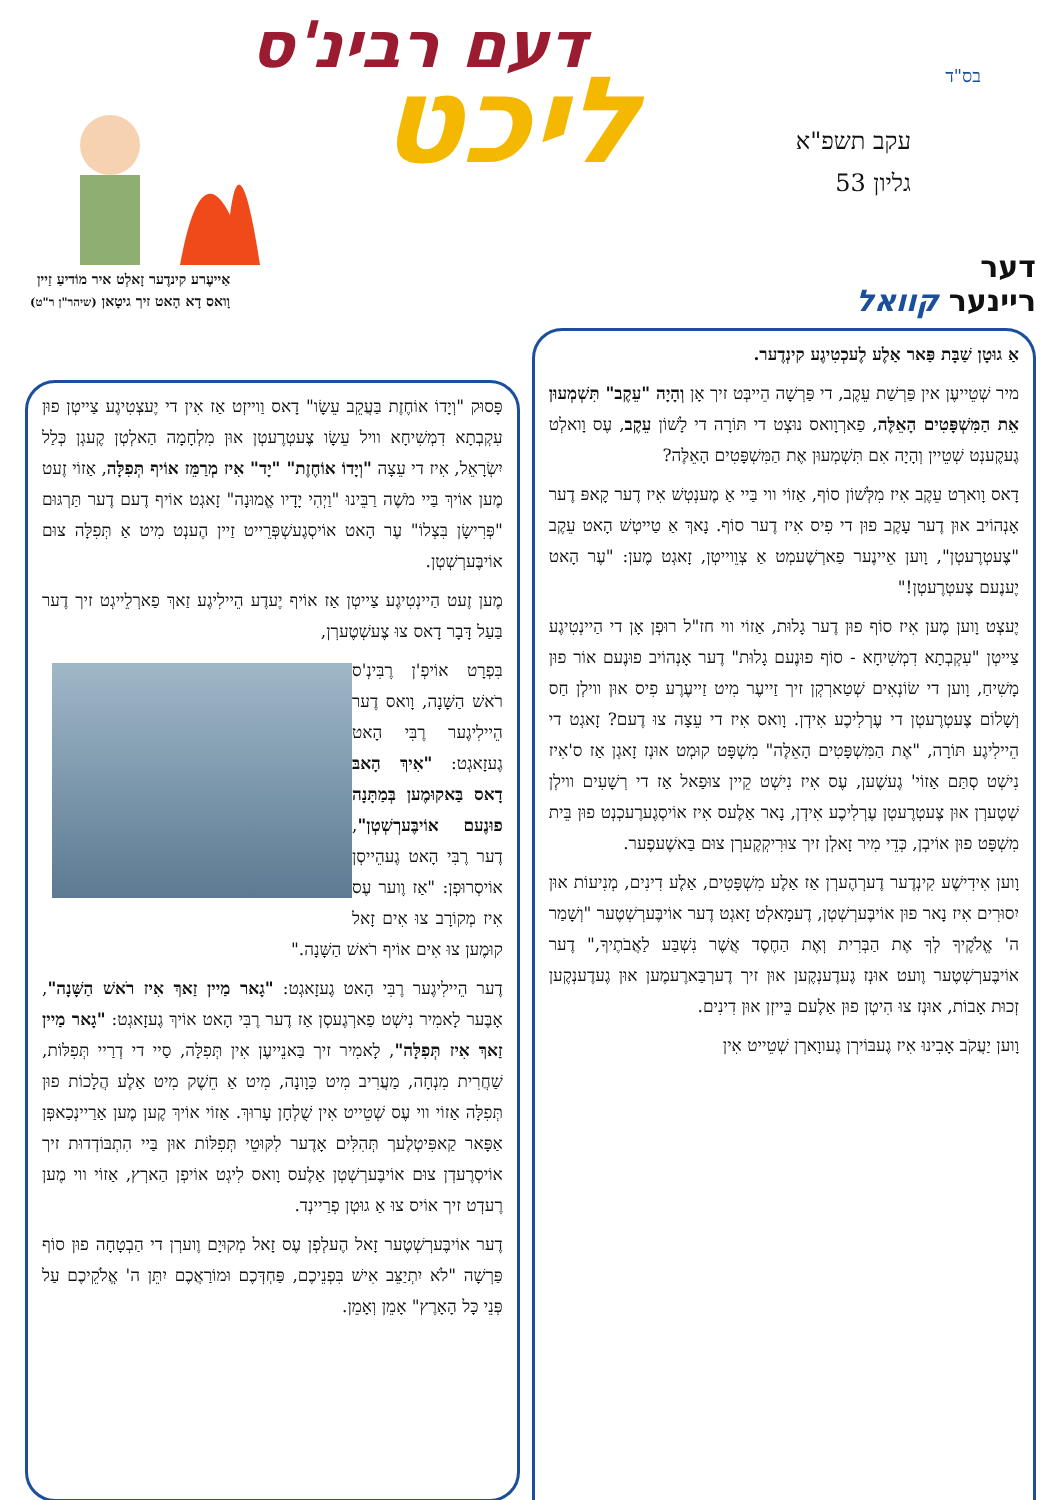בס"ד
עקב תשפ"א
גליון 53
דעם רבינ'ס
ליכט
אַייעֶרע קינדֶער זָאלְט איר מוֹדיעַ זַיין
וָואס דָא הָאט זיך גיטָאן (שיהר"ן ר"ט)
דער
ריינער קוואל
אַ גוּטָן שַׁבָּת פַּאר אַלֶע לֶעכְטִיגֶע קינְדֶער.
מיר שְׁטֵייעֶן אין פַּרְשַׁת עֵקֶב, די פַּרְשָׁה הֵייבְּט זיך אָן וְהָיָה "עֵקֶב" תִּשְׁמְעוּן אֵת הַמִּשְׁפָּטִים הָאֵלֶּה, פַארְוָואס נוּצְט די תּוֹרָה די לָשׁוֹן עֵקֶב, עֶס וָואלְט גֶעקֶענְט שְׁטֵיין וְהָיָה אִם תִּשְׁמְעוּן אֶת הַמִּשְׁפָּטִים הָאֵלֶּה?
דָאס וָוארְט עֵקֶב אִיז מִלְּשׁוֹן סוֹף, אַזוֹי ווי בַּיי אַ מֶענְטְשׁ אִיז דֶער קָאפּ דֶער אָנְהוֹיב אוּן דֶער עָקֶב פוּן די פִיס אִיז דֶער סוֹף. נָאךְ אַ טַייטְשׁ הָאט עֵקֶב "צֶעטְרֶעטְן", וָוען אֵיינֶער פַארְשֶׁעמְט אַ צְוֵוייטְן, זָאגְט מֶען: "עֶר הָאט יֶענֶעם צֶעטְרֶעטְן!"
יֶעצְט וָוען מֶען אִיז סוֹף פוּן דֶער גָלוּת, אַזוֹי ווי חז"ל רוּפְן אָן די הַיינְטִיגֶע צַייטְן "עִקְבְתָא דִמְשִׁיחָא - סוֹף פוּנֶעם גָלוּת" דֶער אָנְהוֹיב פוּנֶעם אוֹר פוּן מָשִׁיחַ, וָוען די שׂוֹנְאִים שְׁטַארְקְן זיך זַייעֶר מִיט זַייעֶרֶע פִיס אוּן ווילְן חַס וְשָׁלוֹם צֶעטְרֶעטְן די עֶרְלִיכֶע אִידְן. וָואס אִיז די עֵצָה צוּ דֶעם? זָאגְט די הֵיילִיגֶע תּוֹרָה, "אֶת הַמִּשְׁפָּטִים הָאֵלֶּה" מִשְׁפָּט קוּמְט אוּנְז זָאגְן אַז ס'אִיז נִישְׁט סְתַּם אַזוֹי' גֶעשֶׁען, עֶס אִיז נִישְׁט קֵיין צוּפַאל אַז די רְשָׁעִים ווילְן שְׁטֶערְן אוּן צֶעטְרֶעטְן עֶרְלִיכֶע אִידְן, נָאר אַלֶעס אִיז אוֹיסְגֶערֶעכְנְט פוּן בֵּית מִשְׁפָּט פוּן אוֹיבְן, כְּדֵי מִיר זָאלְן זיך צוּרִיקְקֶערְן צוּם בַּאשֶׁעפֶער.
וָוען אִידִישֶׁע קִינְדֶער דֶערְהֶערְן אַז אַלֶע מִשְׁפָּטִים, אַלֶע דִינִים, מְנִיעוֹת אוּן יִסוּרִים אִיז נָאר פוּן אוֹיבֶּערְשְׁטְן, דֶעמָאלְט זָאגְט דֶער אוֹיבֶּערְשְׁטֶער "וְשָׁמַר ה' אֱלֹקֶיךָ לְךָ אֶת הַבְּרִית וְאֶת הַחֶסֶד אֲשֶׁר נִשְׁבַּע לַאֲבֹתֶיךָ," דֶער אוֹיבֶּערְשְׁטֶער וֶועט אוּנְז גֶעדֶענְקֶען אוּן זיך דֶערְבַּארֶעמֶען אוּן גֶעדֶענְקֶען זְכוּת אָבוֹת, אוּנְז צוּ הִיטְן פוּן אַלֶעם בֵּייזְן אוּן דִינִים.
וָוען יַעֲקֹב אָבִינוּ אִיז גֶעבּוֹירְן גֶעווָארְן שְׁטֵייט אִין
פָּסוּק "וְיָדוֹ אוֹחֶזֶת בַּעֲקֵב עֵשָׂו" דָאס וַוייזְט אַז אִין די יֶעצְטִיגֶע צַייטְן פוּן עִקְבְתָא דִמְשִׁיחָא וויל עֵשָׂו צֶעטְרֶעטְן אוּן מִלְחָמָה הַאלְטְן קֶעגְן כְּלַל יִשְׂרָאֵל, אִיז די עֵצָה "וְיָדוֹ אוֹחֶזֶת" "יָד" אִיז מְרַמֵּז אוֹיף תְּפִלָּה, אַזוֹי זֶעט מֶען אוֹיךְ בַּיי מֹשֶׁה רַבֵּינוּ "וַיְהִי יָדָיו אֱמוּנָה" זָאגְט אוֹיף דֶעם דֶער תַּרְגּוּם "פְּרִישָׂן בִּצְלוֹ" עֶר הָאט אוֹיסְגֶעשְׁפְּרֵייט זַיין הֶענְט מִיט אַ תְּפִלָּה צוּם אוֹיבֶּערְשְׁטְן.
מֶען זֶעט הַיינְטִיגֶע צַייטְן אַז אוֹיף יֶעדֶע הֵיילִיגֶע זַאךְ פַארְלֵייגְט זיך דֶער בַּעַל דָּבָר דָאס צוּ צֶעשְׁטֶערְן,
בִּפְרָט אוֹיפְ'ן רֶבִּינְ'ס רֹאשׁ הַשָּׁנָה, וָואס דֶער הֵיילִיגֶער רֶבִּי הָאט גֶעזָאגְט: "אִיךְ הָאבּ דָאס בַּאקוּמֶען בְּמַתָּנָה פוּנֶעם אוֹיבֶּערְשְׁטְן", דֶער רֶבִּי הָאט גֶעהֵייסְן אוֹיסְרוּפְן: "אַז וֶוער עֶס אִיז מְקוֹרָב צוּ אִים זָאל קוּמֶען צוּ אִים אוֹיף רֹאשׁ הַשָּׁנָה."
דֶער הֵיילִיגֶער רֶבִּי הָאט גֶעזָאגְט: "גָאר מַיין זַאךְ אִיז רֹאשׁ הַשָּׁנָה", אָבֶּער לָאמִיר נִישְׁט פַארְגֶעסְן אַז דֶער רֶבִּי הָאט אוֹיךְ גֶעזָאגְט: "גָאר מַיין זַאךְ אִיז תְּפִלָּה", לָאמִיר זיך בַּאנֵייעֶן אִין תְּפִלָּה, סַיי די דְרַיי תְּפִלּוֹת, שַׁחֲרִית מִנְחָה, מַעֲרִיב מִיט כַּוָונָה, מִיט אַ חֵשֶׁק מִיט אַלֶע הֲלָכוֹת פוּן תְּפִלָּה אַזוֹי ווי עֶס שְׁטֵייט אִין שֻׁלְחָן עָרוּךְ. אַזוֹי אוֹיךְ קֶען מֶען אַרַיינְכַאפְּן אַפָּאר קַאפִּיטְלֶעך תְּהִלִּים אָדֶער לִקּוּטֵי תְּפִלּוֹת אוּן בַּיי הִתְבּוֹדְדוּת זיך אוֹיסְרֶעדְן צוּם אוֹיבֶּערְשְׁטְן אַלֶעס וָואס לִיגְט אוֹיפְן הַארְץ, אַזוֹי ווי מֶען רֶעדְט זיך אוֹיס צוּ אַ גוּטְן פְרַיינְד.
דֶער אוֹיבֶּערְשְׁטֶער זָאל הֶעלְפְן עֶס זָאל מְקוּיָם וֶוערְן די הַבְטָחָה פוּן סוֹף פַּרְשָׁה "לֹא יִתְיַצֵּב אִישׁ בִּפְנֵיכֶם, פַּחְדְּכֶם וּמוֹרַאֲכֶם יִתֵּן ה' אֱלֹקֵיכֶם עַל פְּנֵי כָּל הָאָרֶץ" אָמֵן וְאָמֵן.